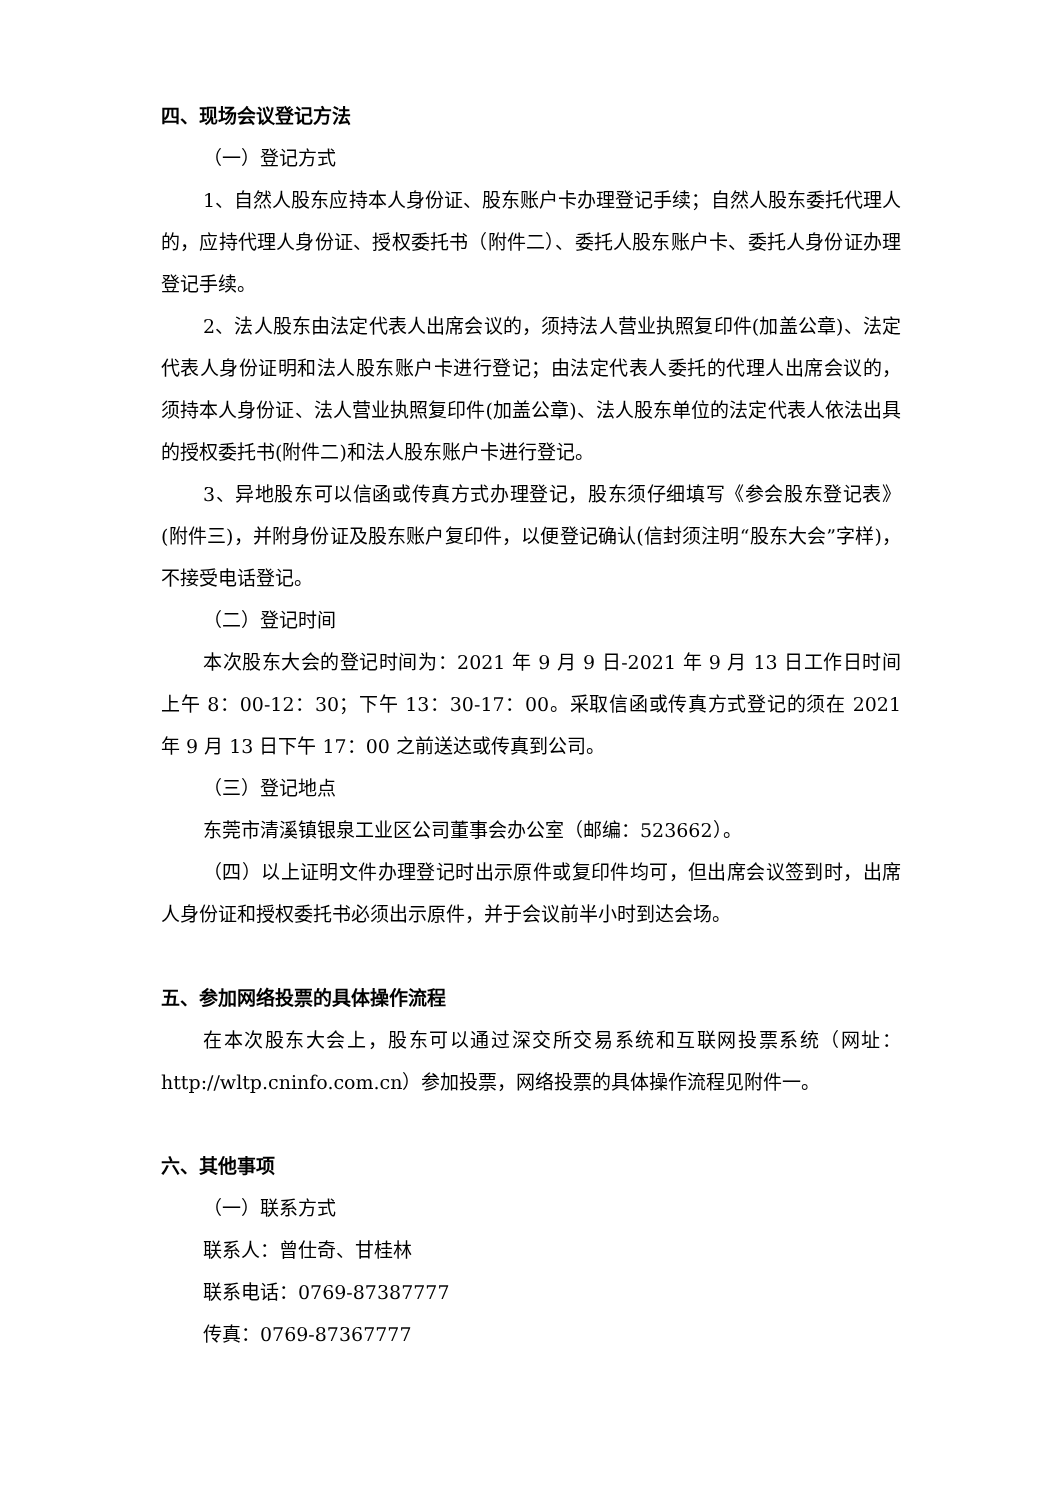四、现场会议登记方法
（一）登记方式
1、自然人股东应持本人身份证、股东账户卡办理登记手续；自然人股东委托代理人的，应持代理人身份证、授权委托书（附件二）、委托人股东账户卡、委托人身份证办理登记手续。
2、法人股东由法定代表人出席会议的，须持法人营业执照复印件(加盖公章)、法定代表人身份证明和法人股东账户卡进行登记；由法定代表人委托的代理人出席会议的，须持本人身份证、法人营业执照复印件(加盖公章)、法人股东单位的法定代表人依法出具的授权委托书(附件二)和法人股东账户卡进行登记。
3、异地股东可以信函或传真方式办理登记，股东须仔细填写《参会股东登记表》(附件三)，并附身份证及股东账户复印件，以便登记确认(信封须注明“股东大会”字样)，不接受电话登记。
（二）登记时间
本次股东大会的登记时间为：2021 年 9 月 9 日-2021 年 9 月 13 日工作日时间上午 8：00-12：30；下午 13：30-17：00。采取信函或传真方式登记的须在 2021 年 9 月 13 日下午 17：00 之前送达或传真到公司。
（三）登记地点
东莞市清溪镇银泉工业区公司董事会办公室（邮编：523662）。
（四）以上证明文件办理登记时出示原件或复印件均可，但出席会议签到时，出席人身份证和授权委托书必须出示原件，并于会议前半小时到达会场。
五、参加网络投票的具体操作流程
在本次股东大会上，股东可以通过深交所交易系统和互联网投票系统（网址：http://wltp.cninfo.com.cn）参加投票，网络投票的具体操作流程见附件一。
六、其他事项
（一）联系方式
联系人：曾仕奇、甘桂林
联系电话：0769-87387777
传真：0769-87367777